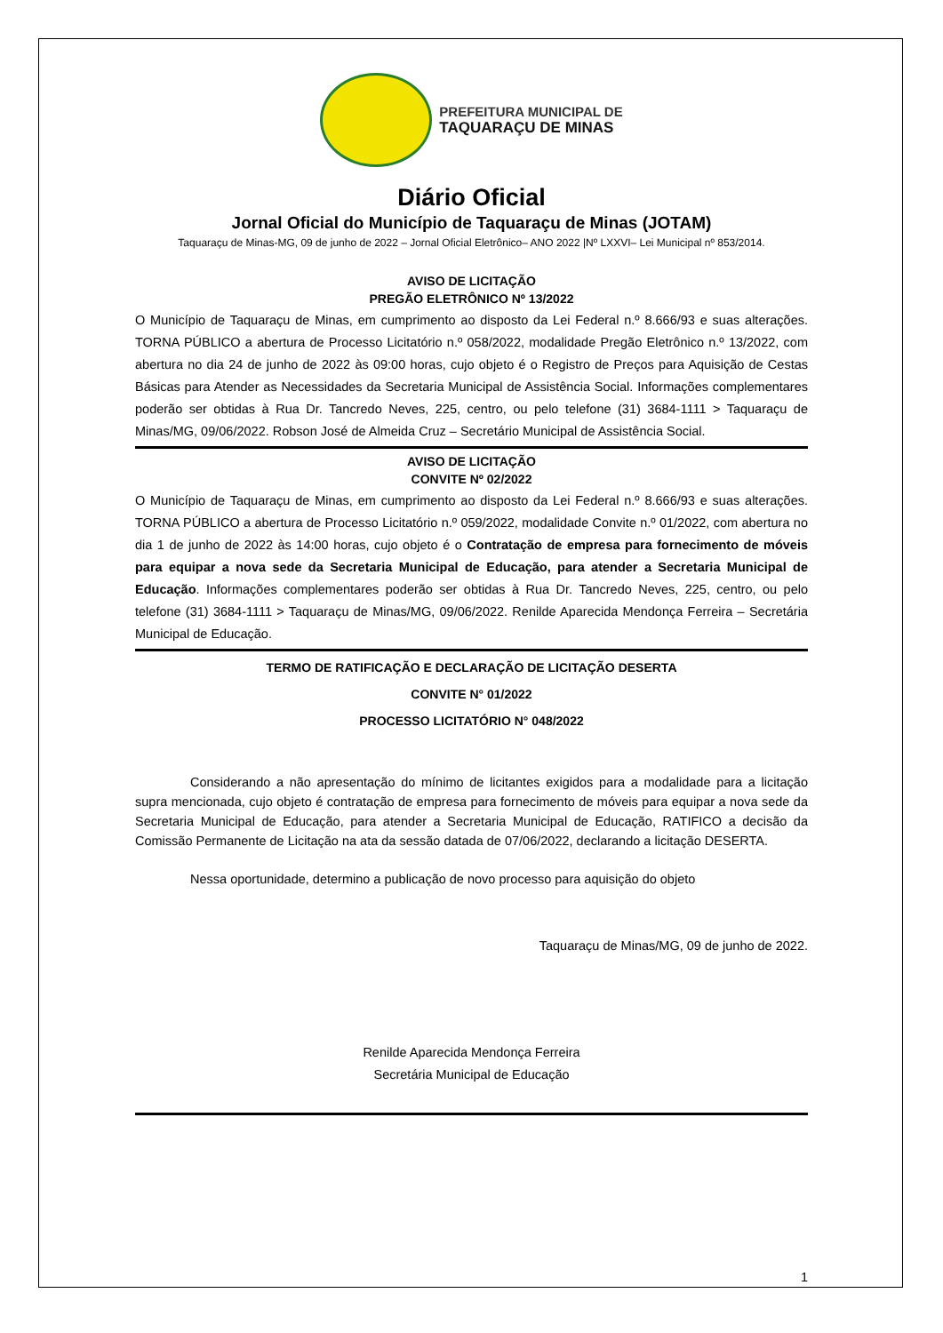PREFEITURA MUNICIPAL DE
TAQUARAÇU DE MINAS
Diário Oficial
Jornal Oficial do Município de Taquaraçu de Minas (JOTAM)
Taquaraçu de Minas-MG, 09 de junho de 2022 – Jornal Oficial Eletrônico– ANO 2022 |Nº LXXVI– Lei Municipal nº 853/2014.
AVISO DE LICITAÇÃO
PREGÃO ELETRÔNICO Nº 13/2022
O Município de Taquaraçu de Minas, em cumprimento ao disposto da Lei Federal n.º 8.666/93 e suas alterações. TORNA PÚBLICO a abertura de Processo Licitatório n.º 058/2022, modalidade Pregão Eletrônico n.º 13/2022, com abertura no dia 24 de junho de 2022 às 09:00 horas, cujo objeto é o Registro de Preços para Aquisição de Cestas Básicas para Atender as Necessidades da Secretaria Municipal de Assistência Social. Informações complementares poderão ser obtidas à Rua Dr. Tancredo Neves, 225, centro, ou pelo telefone (31) 3684-1111 > Taquaraçu de Minas/MG, 09/06/2022. Robson José de Almeida Cruz – Secretário Municipal de Assistência Social.
AVISO DE LICITAÇÃO
CONVITE Nº 02/2022
O Município de Taquaraçu de Minas, em cumprimento ao disposto da Lei Federal n.º 8.666/93 e suas alterações. TORNA PÚBLICO a abertura de Processo Licitatório n.º 059/2022, modalidade Convite n.º 01/2022, com abertura no dia 1 de junho de 2022 às 14:00 horas, cujo objeto é o Contratação de empresa para fornecimento de móveis para equipar a nova sede da Secretaria Municipal de Educação, para atender a Secretaria Municipal de Educação. Informações complementares poderão ser obtidas à Rua Dr. Tancredo Neves, 225, centro, ou pelo telefone (31) 3684-1111 > Taquaraçu de Minas/MG, 09/06/2022. Renilde Aparecida Mendonça Ferreira – Secretária Municipal de Educação.
TERMO DE RATIFICAÇÃO E DECLARAÇÃO DE LICITAÇÃO DESERTA
CONVITE N° 01/2022
PROCESSO LICITATÓRIO N° 048/2022
Considerando a não apresentação do mínimo de licitantes exigidos para a modalidade para a licitação supra mencionada, cujo objeto é contratação de empresa para fornecimento de móveis para equipar a nova sede da Secretaria Municipal de Educação, para atender a Secretaria Municipal de Educação, RATIFICO a decisão da Comissão Permanente de Licitação na ata da sessão datada de 07/06/2022, declarando a licitação DESERTA.
Nessa oportunidade, determino a publicação de novo processo para aquisição do objeto
Taquaraçu de Minas/MG, 09 de junho de 2022.
Renilde Aparecida Mendonça Ferreira
Secretária Municipal de Educação
1